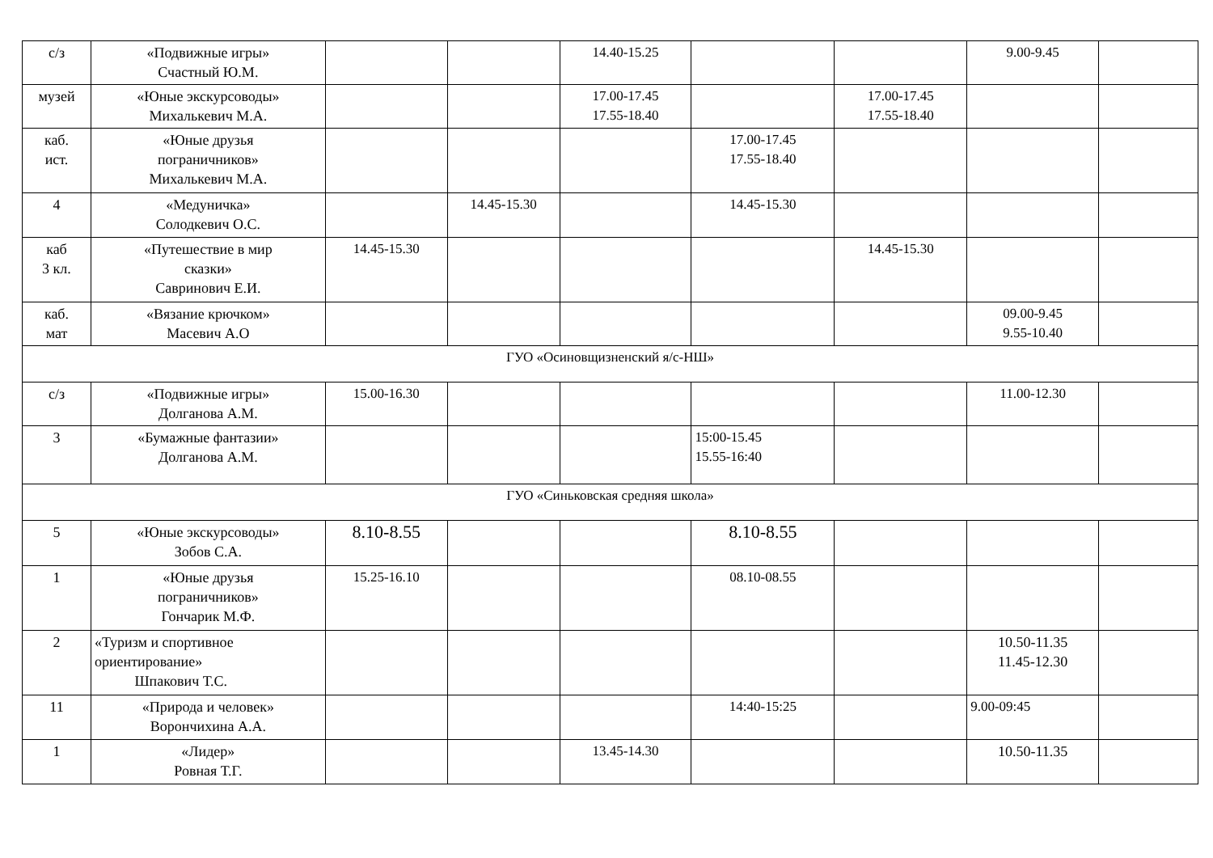| с/з | «Подвижные игры» Счастный Ю.М. | | | 14.40-15.25 | | | 9.00-9.45 | |
| музей | «Юные экскурсоводы» Михалькевич М.А. | | | 17.00-17.45 17.55-18.40 | | 17.00-17.45 17.55-18.40 | | |
| каб. ист. | «Юные друзья пограничников» Михалькевич М.А. | | | | 17.00-17.45 17.55-18.40 | | | |
| 4 | «Медуничка» Солодкевич О.С. | | 14.45-15.30 | | 14.45-15.30 | | | |
| каб 3 кл. | «Путешествие в мир сказки» Савринович Е.И. | 14.45-15.30 | | | | 14.45-15.30 | | |
| каб. мат | «Вязание крючком» Масевич А.О | | | | | | 09.00-9.45 9.55-10.40 | |
| ГУО «Осиновщизненский я/с-НШ» | | | | | | | | |
| с/з | «Подвижные игры» Долганова А.М. | 15.00-16.30 | | | | | 11.00-12.30 | |
| 3 | «Бумажные фантазии» Долганова А.М. | | | | 15:00-15.45 15.55-16:40 | | | |
| ГУО «Синьковская средняя школа» | | | | | | | | |
| 5 | «Юные экскурсоводы» Зобов С.А. | 8.10-8.55 | | | 8.10-8.55 | | | |
| 1 | «Юные друзья пограничников» Гончарик М.Ф. | 15.25-16.10 | | | 08.10-08.55 | | | |
| 2 | «Туризм и спортивное ориентирование» Шпакович Т.С. | | | | | | 10.50-11.35 11.45-12.30 | |
| 11 | «Природа и человек» Ворончихина А.А. | | | | 14:40-15:25 | | 9.00-09:45 | |
| 1 | «Лидер» Ровная Т.Г. | | | 13.45-14.30 | | | 10.50-11.35 | |